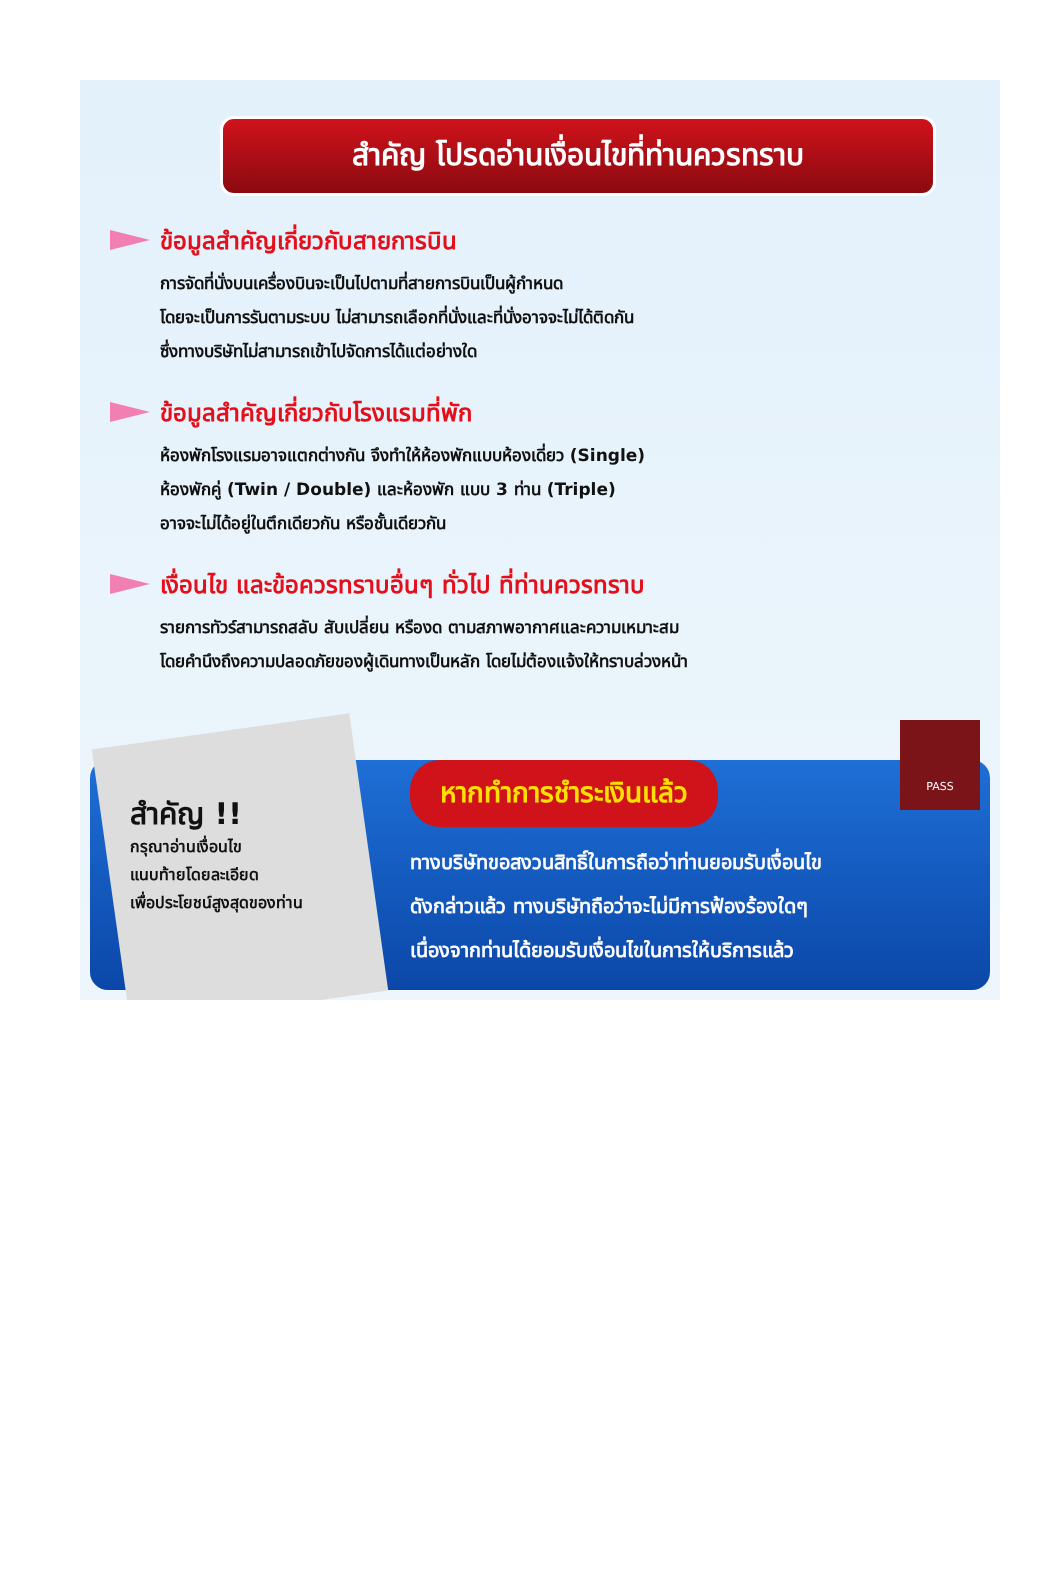สำคัญ โปรดอ่านเงื่อนไขที่ท่านควรทราบ
ข้อมูลสำคัญเกี่ยวกับสายการบิน
การจัดที่นั่งบนเครื่องบินจะเป็นไปตามที่สายการบินเป็นผู้กำหนด
โดยจะเป็นการรันตามระบบ ไม่สามารถเลือกที่นั่งและที่นั่งอาจจะไม่ได้ติดกัน
ซึ่งทางบริษัทไม่สามารถเข้าไปจัดการได้แต่อย่างใด
ข้อมูลสำคัญเกี่ยวกับโรงแรมที่พัก
ห้องพักโรงแรมอาจแตกต่างกัน จึงทำให้ห้องพักแบบห้องเดี่ยว (Single)
ห้องพักคู่ (Twin / Double) และห้องพัก แบบ 3 ท่าน (Triple)
อาจจะไม่ได้อยู่ในตึกเดียวกัน หรือชั้นเดียวกัน
เงื่อนไข และข้อควรทราบอื่นๆ ทั่วไป ที่ท่านควรทราบ
รายการทัวร์สามารถสลับ สับเปลี่ยน หรืองด ตามสภาพอากาศและความเหมาะสม
โดยคำนึงถึงความปลอดภัยของผู้เดินทางเป็นหลัก โดยไม่ต้องแจ้งให้ทราบล่วงหน้า
สำคัญ !!
กรุณาอ่านเงื่อนไข
แนบท้ายโดยละเอียด
เพื่อประโยชน์สูงสุดของท่าน
หากทำการชำระเงินแล้ว
ทางบริษัทขอสงวนสิทธิ์ในการถือว่าท่านยอมรับเงื่อนไข
ดังกล่าวแล้ว ทางบริษัทถือว่าจะไม่มีการฟ้องร้องใดๆ
เนื่องจากท่านได้ยอมรับเงื่อนไขในการให้บริการแล้ว
PASS